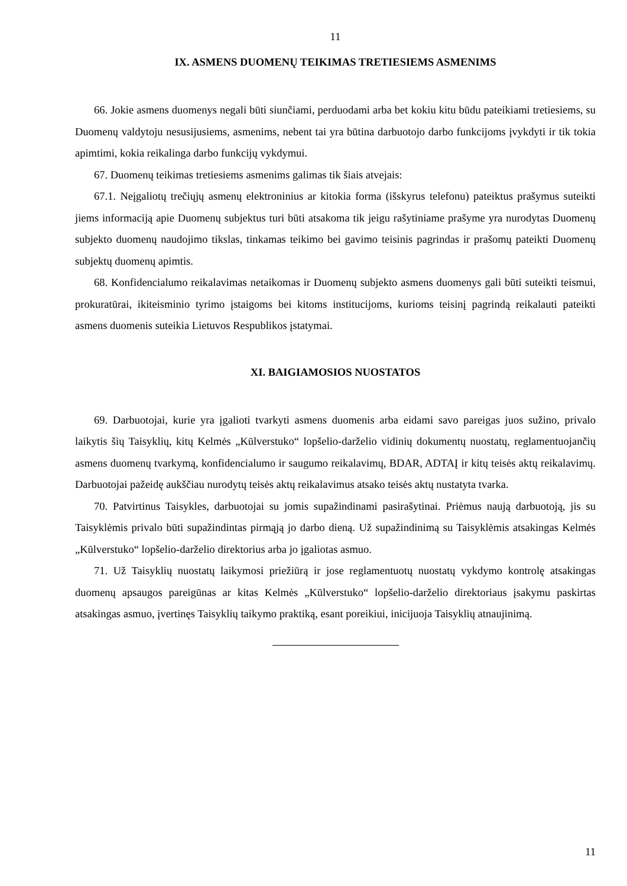11
IX. ASMENS DUOMENŲ TEIKIMAS TRETIESIEMS ASMENIMS
66. Jokie asmens duomenys negali būti siunčiami, perduodami arba bet kokiu kitu būdu pateikiami tretiesiems, su Duomenų valdytoju nesusijusiems, asmenims, nebent tai yra būtina darbuotojo darbo funkcijoms įvykdyti ir tik tokia apimtimi, kokia reikalinga darbo funkcijų vykdymui.
67. Duomenų teikimas tretiesiems asmenims galimas tik šiais atvejais:
67.1. Neįgaliotų trečiųjų asmenų elektroninius ar kitokia forma (išskyrus telefonu) pateiktus prašymus suteikti jiems informaciją apie Duomenų subjektus turi būti atsakoma tik jeigu rašytiniame prašyme yra nurodytas Duomenų subjekto duomenų naudojimo tikslas, tinkamas teikimo bei gavimo teisinis pagrindas ir prašomų pateikti Duomenų subjektų duomenų apimtis.
68. Konfidencialumo reikalavimas netaikomas ir Duomenų subjekto asmens duomenys gali būti suteikti teismui, prokuratūrai, ikiteisminio tyrimo įstaigoms bei kitoms institucijoms, kurioms teisinį pagrindą reikalauti pateikti asmens duomenis suteikia Lietuvos Respublikos įstatymai.
XI. BAIGIAMOSIOS NUOSTATOS
69. Darbuotojai, kurie yra įgalioti tvarkyti asmens duomenis arba eidami savo pareigas juos sužino, privalo laikytis šių Taisyklių, kitų Kelmės „Kūlverstuko“ lopšelio-darželio vidinių dokumentų nuostatų, reglamentuojančių asmens duomenų tvarkymą, konfidencialumo ir saugumo reikalavimų, BDAR, ADTAĮ ir kitų teisės aktų reikalavimų. Darbuotojai pažeidę aukščiau nurodytų teisės aktų reikalavimus atsako teisės aktų nustatyta tvarka.
70. Patvirtinus Taisykles, darbuotojai su jomis supažindinami pasirašytinai. Priėmus naują darbuotoją, jis su Taisyklėmis privalo būti supažindintas pirmąją jo darbo dieną. Už supažindinimą su Taisyklėmis atsakingas Kelmės „Kūlverstuko“ lopšelio-darželio direktorius arba jo įgaliotas asmuo.
71. Už Taisyklių nuostatų laikymosi priežiūrą ir jose reglamentuotų nuostatų vykdymo kontrolę atsakingas duomenų apsaugos pareigūnas ar kitas Kelmės „Kūlverstuko“ lopšelio-darželio direktoriaus įsakymu paskirtas atsakingas asmuo, įvertinęs Taisyklių taikymo praktiką, esant poreikiui, inicijuoja Taisyklių atnaujinimą.
11